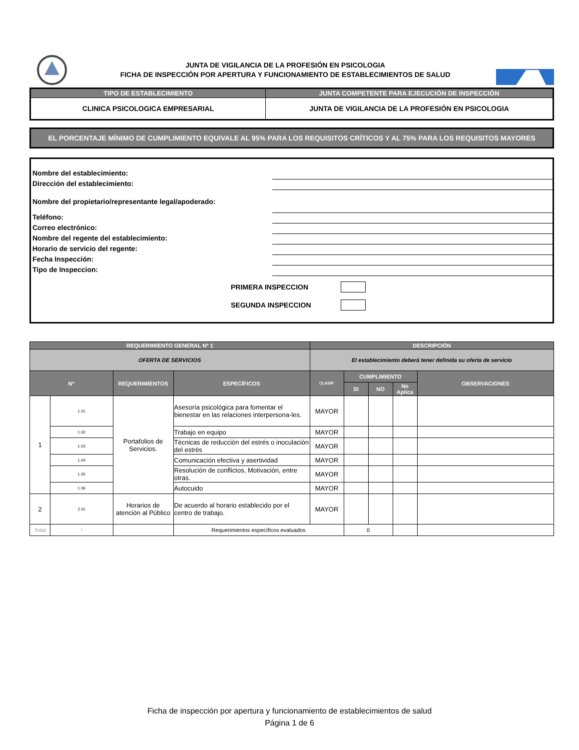JUNTA DE VIGILANCIA DE LA PROFESIÓN EN PSICOLOGIA
FICHA DE INSPECCIÓN POR APERTURA Y FUNCIONAMIENTO DE ESTABLECIMIENTOS DE SALUD
| TIPO DE ESTABLECIMIENTO | JUNTA COMPETENTE PARA EJECUCIÓN DE INSPECCIÓN |
| --- | --- |
| CLINICA PSICOLOGICA EMPRESARIAL | JUNTA DE VIGILANCIA DE LA PROFESIÓN EN PSICOLOGIA |
EL PORCENTAJE MÍNIMO DE CUMPLIMIENTO EQUIVALE AL 95% PARA LOS REQUISITOS CRÍTICOS Y AL 75% PARA LOS REQUISITOS MAYORES
Nombre del establecimiento:
Dirección del establecimiento:
Nombre del propietario/representante legal/apoderado:
Teléfono:
Correo electrónico:
Nombre del regente del establecimiento:
Horario de servicio del regente:
Fecha Inspección:
Tipo de Inspeccion:
PRIMERA INSPECCION
SEGUNDA INSPECCION
| REQUERIMIENTO GENERAL Nº 1 | | | | DESCRIPCIÓN | | | | |
| --- | --- | --- | --- | --- | --- | --- | --- | --- |
| OFERTA DE SERVICIOS | | | | El establecimiento deberá tener definida su oferta de servicio | | | | |
| Nº | | REQUERIMIENTOS | ESPECÍFICOS | CLASIF. | CUMPLIMIENTO | | | OBSERVACIONES |
| | | | | | SI | NO | No Aplica | |
| 1 | 1.01 | Portafolios de Servicios. | Asesoría psicológica para fomentar el bienestar en las relaciones interpersona-les. | MAYOR | | | | |
| | 1.02 | | Trabajo en equipo | MAYOR | | | | |
| | 1.03 | | Técnicas de reducción del estrés o inoculación del estrés | MAYOR | | | | |
| | 1.04 | | Comunicación efectiva y asertividad | MAYOR | | | | |
| | 1.05 | | Resolución de conflictos, Motivación, entre otras. | MAYOR | | | | |
| | 1.06 | | Autocuido | MAYOR | | | | |
| 2 | 2.01 | Horarios de atención al Público | De acuerdo al horario establecido por el centro de trabajo. | MAYOR | | | | |
| Total | 7 | | Requerimientos específicos evaluados | | 0 | | | |
Ficha de inspección por apertura y funcionamiento de establecimientos de salud
Página 1 de 6